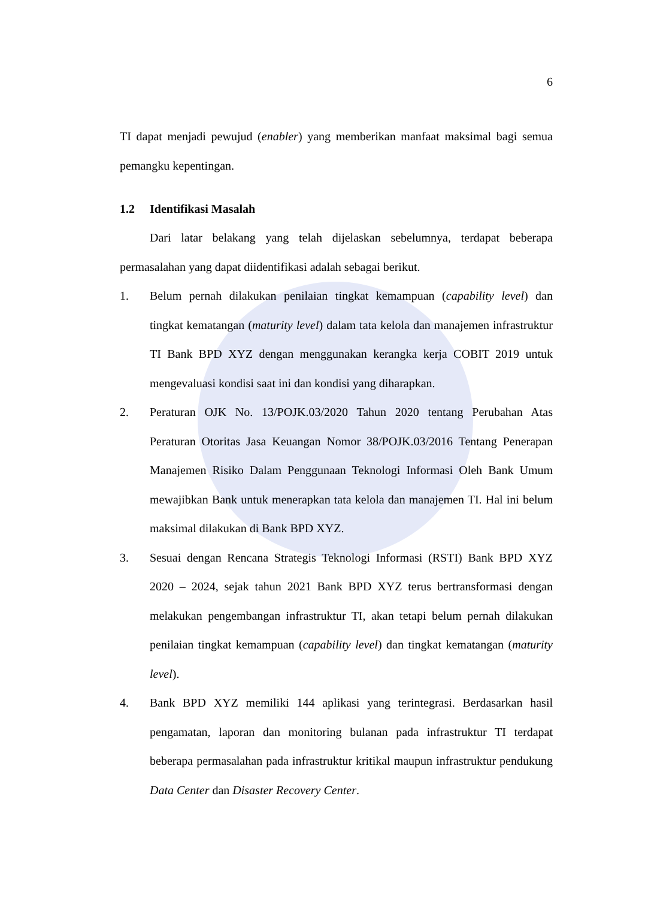6
TI dapat menjadi pewujud (enabler) yang memberikan manfaat maksimal bagi semua pemangku kepentingan.
1.2 Identifikasi Masalah
Dari latar belakang yang telah dijelaskan sebelumnya, terdapat beberapa permasalahan yang dapat diidentifikasi adalah sebagai berikut.
1. Belum pernah dilakukan penilaian tingkat kemampuan (capability level) dan tingkat kematangan (maturity level) dalam tata kelola dan manajemen infrastruktur TI Bank BPD XYZ dengan menggunakan kerangka kerja COBIT 2019 untuk mengevaluasi kondisi saat ini dan kondisi yang diharapkan.
2. Peraturan OJK No. 13/POJK.03/2020 Tahun 2020 tentang Perubahan Atas Peraturan Otoritas Jasa Keuangan Nomor 38/POJK.03/2016 Tentang Penerapan Manajemen Risiko Dalam Penggunaan Teknologi Informasi Oleh Bank Umum mewajibkan Bank untuk menerapkan tata kelola dan manajemen TI. Hal ini belum maksimal dilakukan di Bank BPD XYZ.
3. Sesuai dengan Rencana Strategis Teknologi Informasi (RSTI) Bank BPD XYZ 2020 – 2024, sejak tahun 2021 Bank BPD XYZ terus bertransformasi dengan melakukan pengembangan infrastruktur TI, akan tetapi belum pernah dilakukan penilaian tingkat kemampuan (capability level) dan tingkat kematangan (maturity level).
4. Bank BPD XYZ memiliki 144 aplikasi yang terintegrasi. Berdasarkan hasil pengamatan, laporan dan monitoring bulanan pada infrastruktur TI terdapat beberapa permasalahan pada infrastruktur kritikal maupun infrastruktur pendukung Data Center dan Disaster Recovery Center.